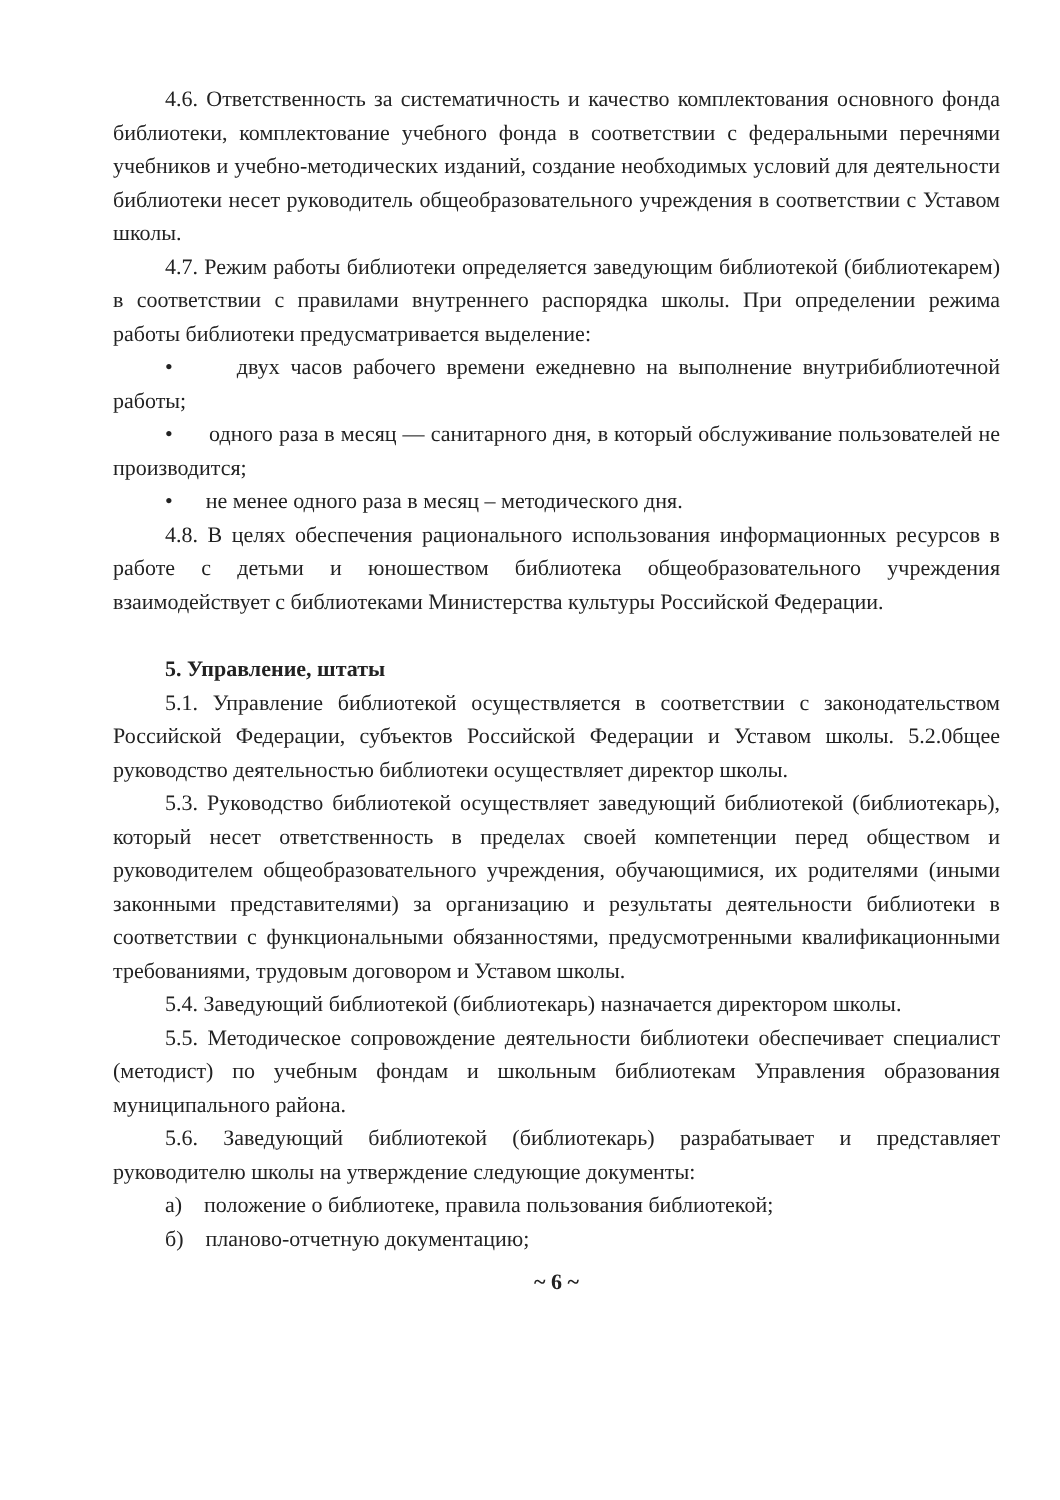4.6. Ответственность за систематичность и качество комплектования основного фонда библиотеки, комплектование учебного фонда в соответствии с федеральными перечнями учебников и учебно-методических изданий, создание необходимых условий для деятельности библиотеки несет руководитель общеобразовательного учреждения в соответствии с Уставом школы.
4.7. Режим работы библиотеки определяется заведующим библиотекой (библиотекарем) в соответствии с правилами внутреннего распорядка школы. При определении режима работы библиотеки предусматривается выделение:
• двух часов рабочего времени ежедневно на выполнение внутрибиблиотечной работы;
• одного раза в месяц — санитарного дня, в который обслуживание пользователей не производится;
• не менее одного раза в месяц – методического дня.
4.8. В целях обеспечения рационального использования информационных ресурсов в работе с детьми и юношеством библиотека общеобразовательного учреждения взаимодействует с библиотеками Министерства культуры Российской Федерации.
5. Управление, штаты
5.1. Управление библиотекой осуществляется в соответствии с законодательством Российской Федерации, субъектов Российской Федерации и Уставом школы. 5.2.0бщее руководство деятельностью библиотеки осуществляет директор школы.
5.3. Руководство библиотекой осуществляет заведующий библиотекой (библиотекарь), который несет ответственность в пределах своей компетенции перед обществом и руководителем общеобразовательного учреждения, обучающимися, их родителями (иными законными представителями) за организацию и результаты деятельности библиотеки в соответствии с функциональными обязанностями, предусмотренными квалификационными требованиями, трудовым договором и Уставом школы.
5.4. Заведующий библиотекой (библиотекарь) назначается директором школы.
5.5. Методическое сопровождение деятельности библиотеки обеспечивает специалист (методист) по учебным фондам и школьным библиотекам Управления образования муниципального района.
5.6. Заведующий библиотекой (библиотекарь) разрабатывает и представляет руководителю школы на утверждение следующие документы:
а) положение о библиотеке, правила пользования библиотекой;
б) планово-отчетную документацию;
~ 6 ~